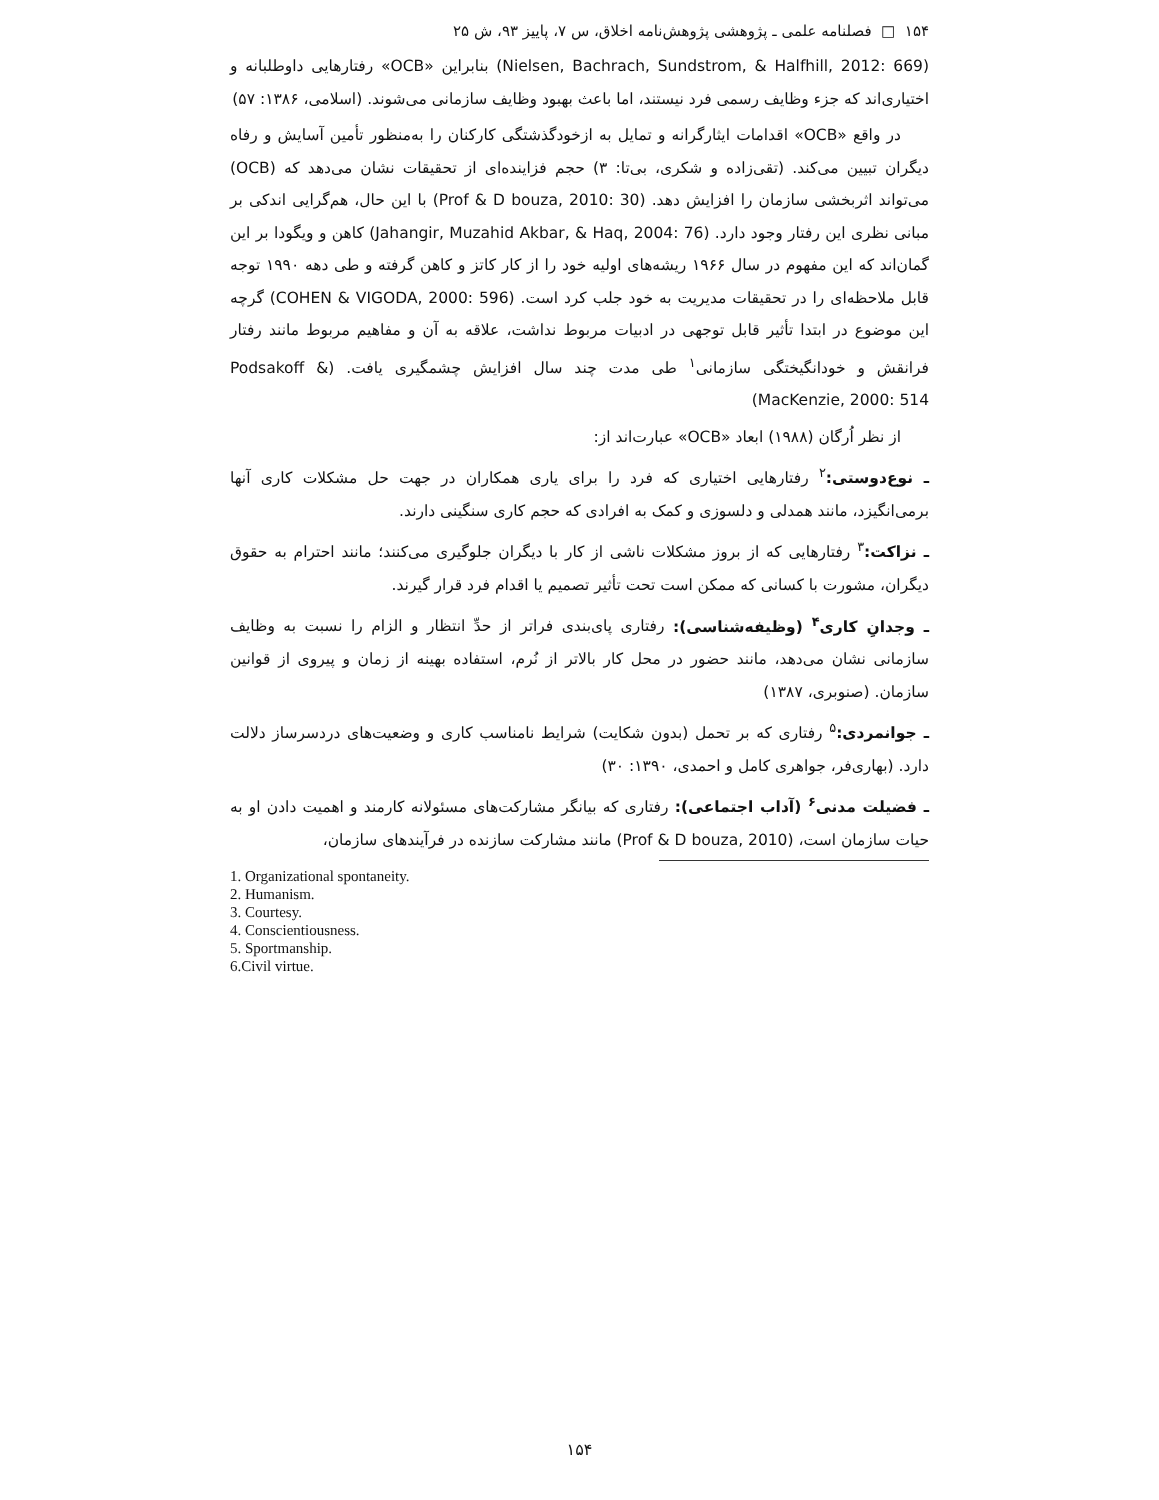۱۵۴ □ فصلنامه علمی ـ پژوهشی پژوهش‌نامه اخلاق، س ۷، پاییز ۹۳، ش ۲۵
(Nielsen, Bachrach, Sundstrom, & Halfhill, 2012: 669) بنابراین «OCB» رفتارهایی داوطلبانه و اختیاری‌اند که جزء وظایف رسمی فرد نیستند، اما باعث بهبود وظایف سازمانی می‌شوند. (اسلامی، ۱۳۸۶: ۵۷)
در واقع «OCB» اقدامات ایثارگرانه و تمایل به ازخودگذشتگی کارکنان را به‌منظور تأمین آسایش و رفاه دیگران تبیین می‌کند. (تقی‌زاده و شکری، بی‌تا: ۳) حجم فزاینده‌ای از تحقیقات نشان می‌دهد که (OCB) می‌تواند اثربخشی سازمان را افزایش دهد. (Prof & D bouza, 2010: 30) با این حال، هم‌گرایی اندکی بر مبانی نظری این رفتار وجود دارد. (Jahangir, Muzahid Akbar, & Haq, 2004: 76) کاهن و ویگودا بر این گمان‌اند که این مفهوم در سال ۱۹۶۶ ریشه‌های اولیه خود را از کار کاتز و کاهن گرفته و طی دهه ۱۹۹۰ توجه قابل ملاحظه‌ای را در تحقیقات مدیریت به خود جلب کرد است. (COHEN & VIGODA, 2000: 596) گرچه این موضوع در ابتدا تأثیر قابل توجهی در ادبیات مربوط نداشت، علاقه به آن و مفاهیم مربوط مانند رفتار فرانقش و خودانگیختگی سازمانی<sup>۱</sup> طی مدت چند سال افزایش چشمگیری یافت. (Podsakoff & MacKenzie, 2000: 514)
از نظر اُرگان (۱۹۸۸) ابعاد «OCB» عبارت‌اند از:
ـ نوع‌دوستی:<sup>۲</sup> رفتارهایی اختیاری که فرد را برای یاری همکاران در جهت حل مشکلات کاری آنها برمی‌انگیزد، مانند همدلی و دلسوزی و کمک به افرادی که حجم کاری سنگینی دارند.
ـ نزاکت:<sup>۳</sup> رفتارهایی که از بروز مشکلات ناشی از کار با دیگران جلوگیری می‌کنند؛ مانند احترام به حقوق دیگران، مشورت با کسانی که ممکن است تحت تأثیر تصمیم یا اقدام فرد قرار گیرند.
ـ وجدانِ کاری<sup>۴</sup> (وظیفه‌شناسی): رفتاری پای‌بندی فراتر از حدِّ انتظار و الزام را نسبت به وظایف سازمانی نشان می‌دهد، مانند حضور در محل کار بالاتر از نُرم، استفاده بهینه از زمان و پیروی از قوانین سازمان. (صنوبری، ۱۳۸۷)
ـ جوانمردی:<sup>۵</sup> رفتاری که بر تحمل (بدون شکایت) شرایط نامناسب کاری و وضعیت‌های دردسرساز دلالت دارد. (بهاری‌فر، جواهری کامل و احمدی، ۱۳۹۰: ۳۰)
ـ فضیلت مدنی<sup>۶</sup> (آداب اجتماعی): رفتاری که بیانگر مشارکت‌های مسئولانه کارمند و اهمیت دادن او به حیات سازمان است، (Prof & D bouza, 2010) مانند مشارکت سازنده در فرآیندهای سازمان،
1. Organizational spontaneity.
2. Humanism.
3. Courtesy.
4. Conscientiousness.
5. Sportmanship.
6.Civil virtue.
۱۵۴